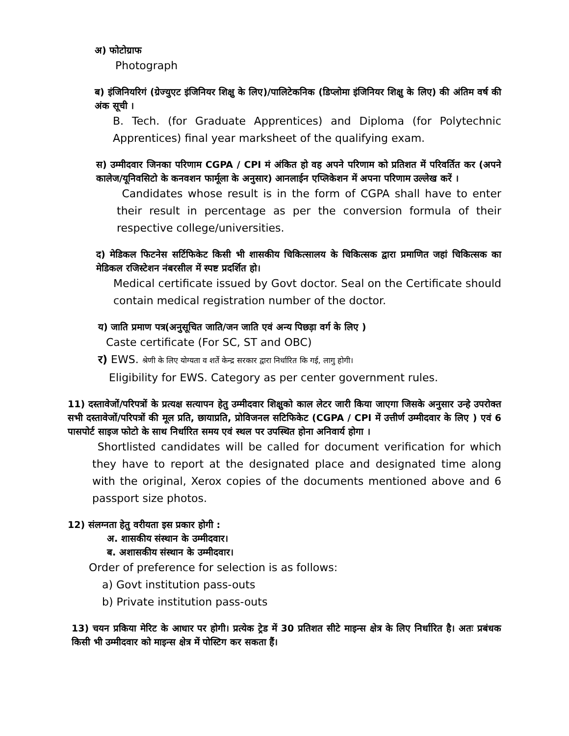अ) फोटोग्राफ
Photograph
ब) इंजिनियरिगं (ग्रेज्युएट इंजिनियर शिक्षु के लिए)/पालिटेकनिक (डिप्लोमा इंजिनियर शिक्षु के लिए) की अंतिम वर्ष की अंक सूची ।
B. Tech. (for Graduate Apprentices) and Diploma (for Polytechnic Apprentices) final year marksheet of the qualifying exam.
स) उम्मीदवार जिनका परिणाम CGPA / CPI मं अंकित हो वह अपने परिणाम को प्रतिशत में परिवर्तित कर (अपने कालेज/यूनिवसिटो के कनवशन फार्मूला के अनुसार) आनलाईन एप्लिकेशन में अपना परिणाम उल्लेख करें ।
Candidates whose result is in the form of CGPA shall have to enter their result in percentage as per the conversion formula of their respective college/universities.
द) मेडिकल फिटनेस सर्टिफिकेट किसी भी शासकीय चिकित्सालय के चिकित्सक द्वारा प्रमाणित जहां चिकित्सक का मेडिकल रजिस्टेशन नंबरसील में स्पष्ट प्रदर्शित हो।
Medical certificate issued by Govt doctor. Seal on the Certificate should contain medical registration number of the doctor.
य) जाति प्रमाण पत्र(अनुसूचित जाति/जन जाति एवं अन्य पिछड़ा वर्ग के लिए )
Caste certificate (For SC, ST and OBC)
र) EWS. श्रेणी के लिए योग्यता व शर्ते केन्द्र सरकार द्वारा निर्धारित कि गई, लागु होगी।
Eligibility for EWS. Category as per center government rules.
11) दस्तावेजों/परिपत्रों के प्रत्यक्ष सत्यापन हेतु उम्मीदवार शिक्षुको काल लेटर जारी किया जाएगा जिसके अनुसार उन्हे उपरोक्त सभी दस्तावेजों/परिपत्रों की मूल प्रति, छायाप्रति, प्रोविजनल सटिफिकेट (CGPA / CPI में उत्तीर्ण उम्मीदवार के लिए ) एवं 6 पासपोर्ट साइज फोटो के साथ निर्धारित समय एवं स्थल पर उपस्थित होना अनिवार्य होगा ।
Shortlisted candidates will be called for document verification for which they have to report at the designated place and designated time along with the original, Xerox copies of the documents mentioned above and 6 passport size photos.
12) संलग्नता हेतु वरीयता इस प्रकार होगी :
अ. शासकीय संस्थान के उम्मीदवार।
ब. अशासकीय संस्थान के उम्मीदवार।
Order of preference for selection is as follows:
a) Govt institution pass-outs
b) Private institution pass-outs
13) चयन प्रकिया मेरिट के आधार पर होगी। प्रत्येक ट्रेड में 30 प्रतिशत सीटे माइन्स क्षेत्र के लिए निर्धारित है। अतः प्रबंधक किसी भी उम्मीदवार को माइन्स क्षेत्र में पोस्टिग कर सकता हैं।